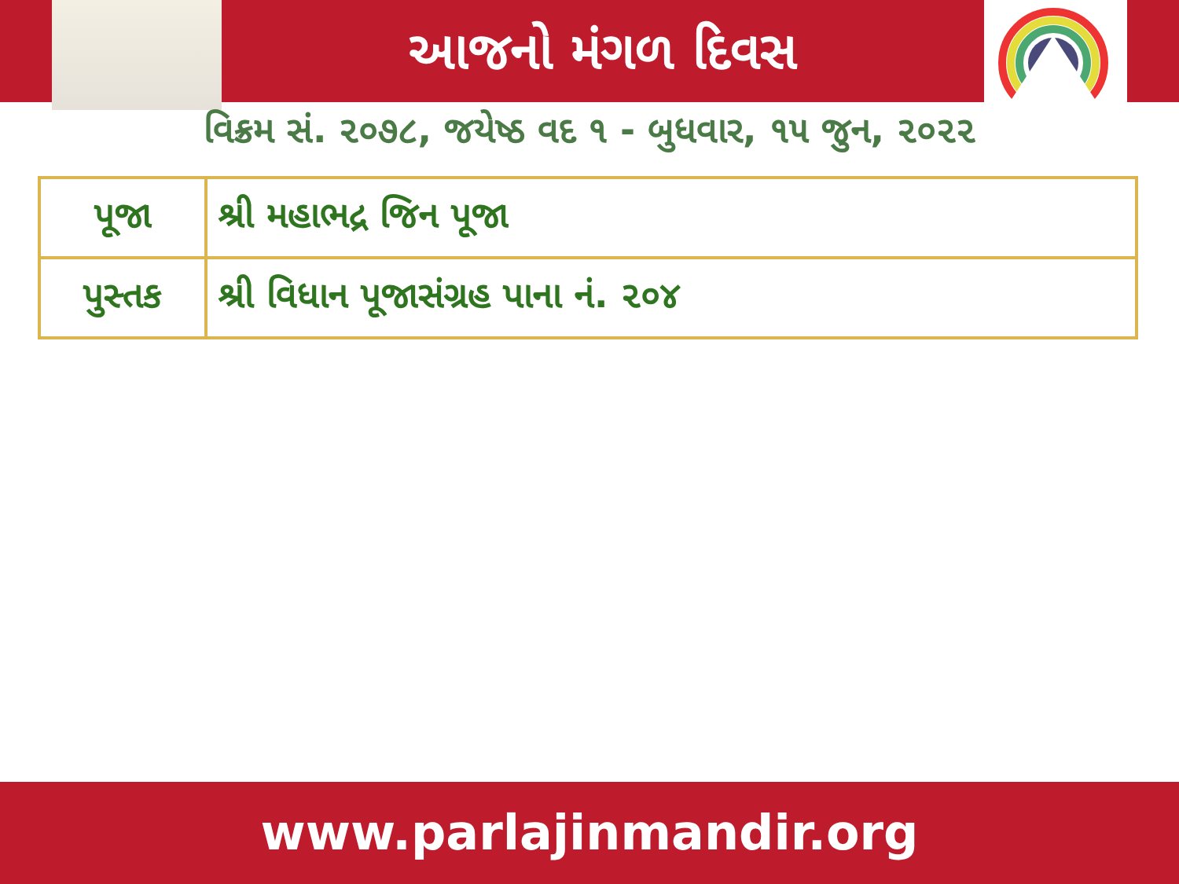આજનો મંગળ દિવસ
વિક્રમ સં. ૨૦૭૮, જયેષ્ઠ વદ ૧ - બુધવાર, ૧૫ જુન, ૨૦૨૨
| પૂજા | શ્રી મહાભદ્ર જિન પૂજા |
| પુસ્તક | શ્રી વિધાન પૂજાસંગ્રહ પાના નં. ૨૦૪ |
www.parlajinmandir.org